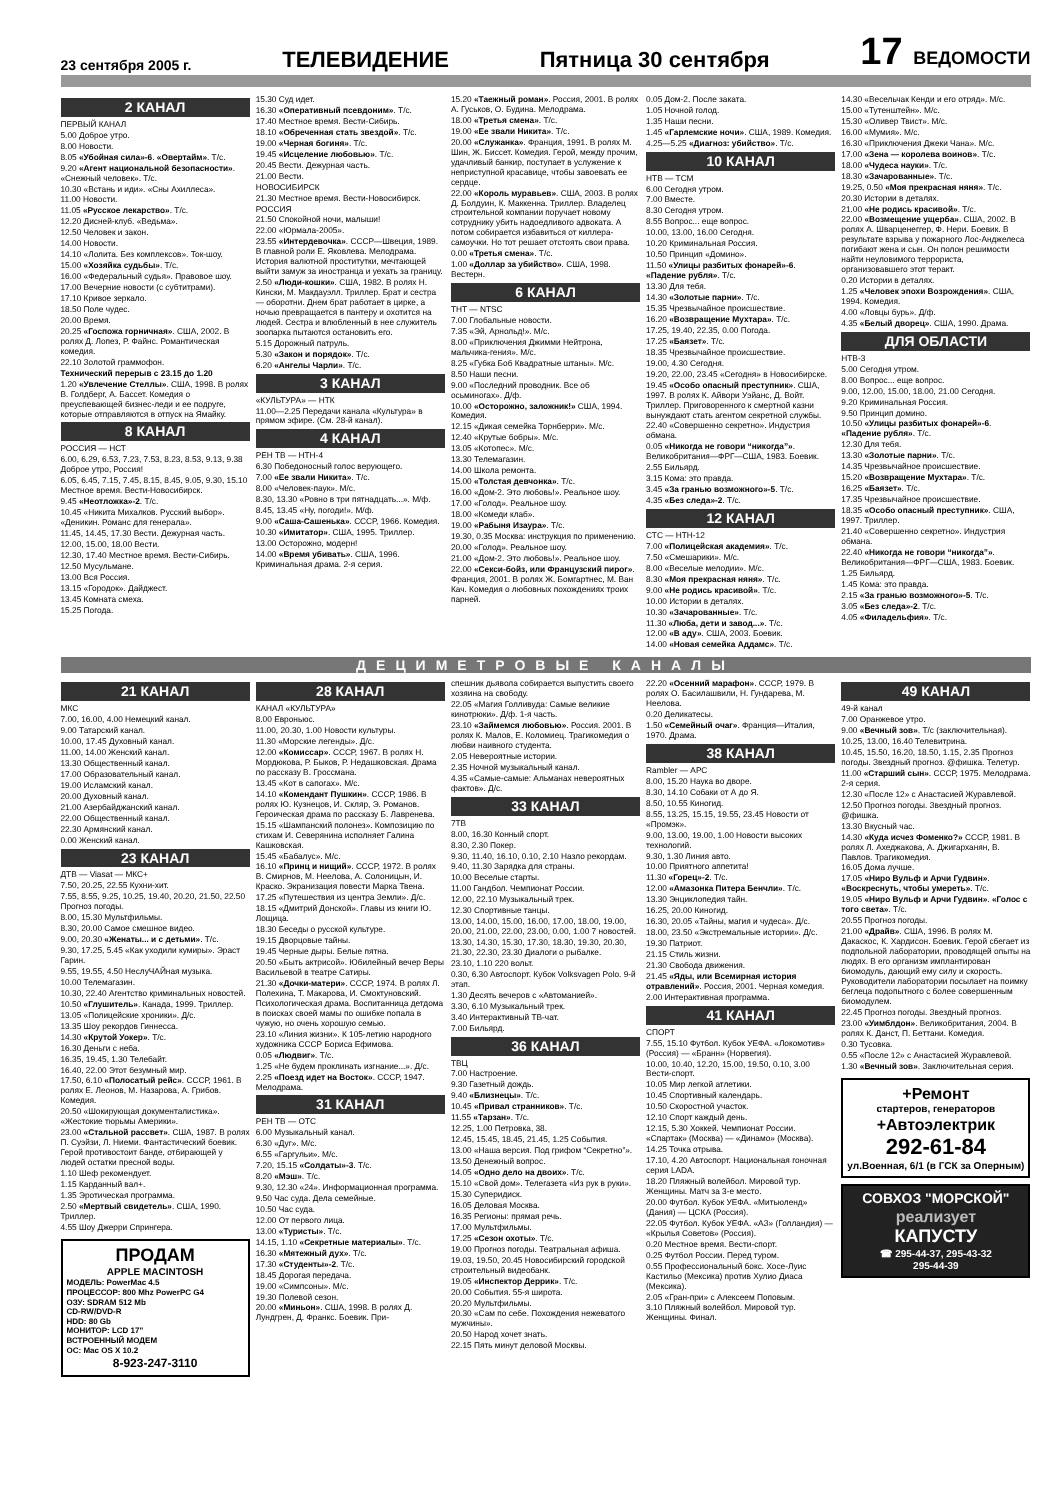23 сентября 2005 г. ТЕЛЕВИДЕНИЕ Пятница 30 сентября 17 ВЕДОМОСТИ
2 КАНАЛ
ПЕРВЫЙ КАНАЛ
5.00 Доброе утро.
8.00 Новости.
8.05 «Убойная сила»-6. «Овертайм». Т/с.
9.20 «Агент национальной безопасности». «Снежный человек». Т/с.
10.30 «Встань и иди». «Сны Ахиллеса».
11.00 Новости.
11.05 «Русское лекарство». Т/с.
12.20 Дисней-клуб. «Ведьма».
12.50 Человек и закон.
14.00 Новости.
14.10 «Лолита. Без комплексов». Ток-шоу.
15.00 «Хозяйка судьбы». Т/с.
16.00 «Федеральный судья». Правовое шоу.
17.00 Вечерние новости (с субтитрами).
17.10 Кривое зеркало.
18.50 Поле чудес.
20.00 Время.
20.25 «Госпожа горничная». США, 2002. В ролях Д. Лопез, Р. Файнс. Романтическая комедия.
22.10 Золотой граммофон.
Технический перерыв с 23.15 до 1.20
1.20 «Увлечение Стеллы». США, 1998. В ролях В. Голдберг, А. Бассет. Комедия о преуспевающей бизнес-леди и ее подруге, которые отправляются в отпуск на Ямайку.
8 КАНАЛ
РОССИЯ — НСТ
6.00, 6.29, 6.53, 7.23, 7.53, 8.23, 8.53, 9.13, 9.38 Доброе утро, Россия!
6.05, 6.45, 7.15, 7.45, 8.15, 8.45, 9.05, 9.30, 15.10 Местное время. Вести-Новосибирск.
9.45 «Неотложка»-2. Т/с.
10.45 «Никита Михалков. Русский выбор». «Деникин. Романс для генерала».
11.45, 14.45, 17.30 Вести. Дежурная часть.
12.00, 15.00, 18.00 Вести.
12.30, 17.40 Местное время. Вести-Сибирь.
12.50 Мусульмане.
13.00 Вся Россия.
13.15 «Городок». Дайджест.
13.45 Комната смеха.
15.25 Погода.
15.30 Суд идет.
16.30 «Оперативный псевдоним». Т/с.
17.40 Местное время. Вести-Сибирь.
18.10 «Обреченная стать звездой». Т/с.
19.00 «Черная богиня». Т/с.
19.45 «Исцеление любовью». Т/с.
20.45 Вести. Дежурная часть.
21.00 Вести.
НОВОСИБИРСК
21.30 Местное время. Вести-Новосибирск.
РОССИЯ
21.50 Спокойной ночи, малыши!
22.00 «Юрмала-2005».
23.55 «Интердевочка». СССР—Швеция, 1989. В главной роли Е. Яковлева. Мелодрама. История валютной проститутки, мечтающей выйти замуж за иностранца и уехать за границу.
2.50 «Люди-кошки». США, 1982. В ролях Н. Кински, М. Макдауэлл. Триллер. Брат и сестра — оборотни. Днем брат работает в цирке, а ночью превращается в пантеру и охотится на людей. Сестра и влюбленный в нее служитель зоопарка пытаются остановить его.
5.15 Дорожный патруль.
5.30 «Закон и порядок». Т/с.
6.20 «Ангелы Чарли». Т/с.
3 КАНАЛ
«КУЛЬТУРА» — НТК
11.00—2.25 Передачи канала «Культура» в прямом эфире. (См. 28-й канал).
4 КАНАЛ
РЕН ТВ — НТН-4
6.30 Победоносный голос верующего.
7.00 «Ее звали Никита». Т/с.
8.00 «Человек-паук». М/с.
8.30, 13.30 «Ровно в три пятнадцать...». М/ф.
8.45, 13.45 «Ну, погоди!». М/ф.
9.00 «Саша-Сашенька». СССР, 1966. Комедия.
10.30 «Имитатор». США, 1995. Триллер.
13.00 Осторожно, модерн!
14.00 «Время убивать». США, 1996. Криминальная драма. 2-я серия.
15.20 «Таежный роман». Россия, 2001. В ролях А. Гуськов, О. Будина. Мелодрама.
18.00 «Третья смена». Т/с.
19.00 «Ее звали Никита». Т/с.
20.00 «Служанка». Франция, 1991. В ролях М. Шин, Ж. Биссет. Комедия. Герой, между прочим, удачливый банкир, поступает в услужение к неприступной красавице, чтобы завоевать ее сердце.
22.00 «Король муравьев». США, 2003. В ролях Д. Болдуин, К. Маккенна. Триллер. Владелец строительной компании поручает новому сотруднику убить надоедливого адвоката. А потом собирается избавиться от киллера-самоучки. Но тот решает отстоять свои права.
0.00 «Третья смена». Т/с.
1.00 «Доллар за убийство». США, 1998. Вестерн.
6 КАНАЛ
ТНТ — NTSC
7.00 Глобальные новости.
7.35 «Эй, Арнольд!». М/с.
8.00 «Приключения Джимми Нейтрона, мальчика-гения». М/с.
8.25 «Губка Боб Квадратные штаны». М/с.
8.50 Наши песни.
9.00 «Последний проводник. Все об осьминогах». Д/ф.
10.00 «Осторожно, заложник!» США, 1994. Комедия.
12.15 «Дикая семейка Торнберри». М/с.
12.40 «Крутые бобры». М/с.
13.05 «Котопес». М/с.
13.30 Телемагазин.
14.00 Школа ремонта.
15.00 «Толстая девчонка». Т/с.
16.00 «Дом-2. Это любовь!». Реальное шоу.
17.00 «Голод». Реальное шоу.
18.00 «Комеди клаб».
19.00 «Рабыня Изаура». Т/с.
19.30, 0.35 Москва: инструкция по применению.
20.00 «Голод». Реальное шоу.
21.00 «Дом-2. Это любовь!». Реальное шоу.
22.00 «Секси-бойз, или Французский пирог». Франция, 2001. В ролях Ж. Бомгартнес, М. Ван Кач. Комедия о любовных похождениях троих парней.
0.05 Дом-2. После заката.
1.05 Ночной голод.
1.35 Наши песни.
1.45 «Гарлемские ночи». США, 1989. Комедия.
4.25—5.25 «Диагноз: убийство». Т/с.
10 КАНАЛ
НТВ — ТСМ
6.00 Сегодня утром.
7.00 Вместе.
8.30 Сегодня утром.
8.55 Вопрос... еще вопрос.
10.00, 13.00, 16.00 Сегодня.
10.20 Криминальная Россия.
10.50 Принцип «Домино».
11.50 «Улицы разбитых фонарей»-6. «Падение рубля». Т/с.
13.30 Для тебя.
14.30 «Золотые парни». Т/с.
15.35 Чрезвычайное происшествие.
16.20 «Возвращение Мухтара». Т/с.
17.25, 19.40, 22.35, 0.00 Погода.
17.25 «Баязет». Т/с.
18.35 Чрезвычайное происшествие.
19.00, 4.30 Сегодня.
19.20, 22.00, 23.45 «Сегодня» в Новосибирске.
19.45 «Особо опасный преступник». США, 1997. В ролях К. Айвори Уэйанс, Д. Войт. Триллер. Приговоренного к смертной казни вынуждают стать агентом секретной службы.
22.40 «Совершенно секретно». Индустрия обмана.
0.05 «Никогда не говори “никогда”». Великобритания—ФРГ—США, 1983. Боевик.
2.55 Бильярд.
3.15 Кома: это правда.
3.45 «За гранью возможного»-5. Т/с.
4.35 «Без следа»-2. Т/с.
12 КАНАЛ
СТС — НТН-12
7.00 «Полицейская академия». Т/с.
7.50 «Смешарики». М/с.
8.00 «Веселые мелодии». М/с.
8.30 «Моя прекрасная няня». Т/с.
9.00 «Не родись красивой». Т/с.
10.00 Истории в деталях.
10.30 «Зачарованные». Т/с.
11.30 «Люба, дети и завод...». Т/с.
12.00 «В аду». США, 2003. Боевик.
14.00 «Новая семейка Аддамс». Т/с.
14.30 «Весельчак Кенди и его отряд». М/с.
15.00 «Тутенштейн». М/с.
15.30 «Оливер Твист». М/с.
16.00 «Мумия». М/с.
16.30 «Приключения Джеки Чана». М/с.
17.00 «Зена — королева воинов». Т/с.
18.00 «Чудеса науки». Т/с.
18.30 «Зачарованные». Т/с.
19.25, 0.50 «Моя прекрасная няня». Т/с.
20.30 Истории в деталях.
21.00 «Не родись красивой». Т/с.
22.00 «Возмещение ущерба». США, 2002. В ролях А. Шварценеггер, Ф. Нери. Боевик. В результате взрыва у пожарного Лос-Анджелеса погибают жена и сын. Он полон решимости найти неуловимого террориста, организовавшего этот теракт.
0.20 Истории в деталях.
1.25 «Человек эпохи Возрождения». США, 1994. Комедия.
4.00 «Ловцы бурь». Д/ф.
4.35 «Белый дворец». США, 1990. Драма.
ДЛЯ ОБЛАСТИ
НТВ-3
5.00 Сегодня утром.
8.00 Вопрос... еще вопрос.
9.00, 12.00, 15.00, 18.00, 21.00 Сегодня.
9.20 Криминальная Россия.
9.50 Принцип домино.
10.50 «Улицы разбитых фонарей»-6. «Падение рубля». Т/с.
12.30 Для тебя.
13.30 «Золотые парни». Т/с.
14.35 Чрезвычайное происшествие.
15.20 «Возвращение Мухтара». Т/с.
16.25 «Баязет». Т/с.
17.35 Чрезвычайное происшествие.
18.35 «Особо опасный преступник». США, 1997. Триллер.
21.40 «Совершенно секретно». Индустрия обмана.
22.40 «Никогда не говори “никогда”». Великобритания—ФРГ—США, 1983. Боевик.
1.25 Бильярд.
1.45 Кома: это правда.
2.15 «За гранью возможного»-5. Т/с.
3.05 «Без следа»-2. Т/с.
4.05 «Филадельфия». Т/с.
ДЕЦИМЕТРОВЫЕ КАНАЛЫ
21 КАНАЛ
МКС
7.00, 16.00, 4.00 Немецкий канал.
9.00 Татарский канал.
10.00, 17.45 Духовный канал.
11.00, 14.00 Женский канал.
13.30 Общественный канал.
17.00 Образовательный канал.
19.00 Исламский канал.
20.00 Духовный канал.
21.00 Азербайджанский канал.
22.00 Общественный канал.
22.30 Армянский канал.
0.00 Женский канал.
23 КАНАЛ
ДТВ — Viasat — МКС+
7.50, 20.25, 22.55 Кухни-хит.
7.55, 8.55, 9.25, 10.25, 19.40, 20.20, 21.50, 22.50 Прогноз погоды.
8.00, 15.30 Мультфильмы.
8.30, 20.00 Самое смешное видео.
9.00, 20.30 «Женаты... и с детьми». Т/с.
9.30, 17.25, 5.45 «Как уходили кумиры». Эраст Гарин.
9.55, 19.55, 4.50 НеслуЧАЙная музыка.
10.00 Телемагазин.
10.30, 22.40 Агентство криминальных новостей.
10.50 «Глушитель». Канада, 1999. Триллер.
13.05 «Полицейские хроники». Д/с.
13.35 Шоу рекордов Гиннесса.
14.30 «Крутой Уокер». Т/с.
16.30 Деньги с неба.
16.35, 19.45, 1.30 Телебайт.
16.40, 22.00 Этот безумный мир.
17.50, 6.10 «Полосатый рейс». СССР, 1961. В ролях Е. Леонов, М. Назарова, А. Грибов. Комедия.
20.50 «Шокирующая документалистика». «Жестокие тюрьмы Америки».
23.00 «Стальной рассвет». США, 1987. В ролях П. Суэйзи, Л. Ниеми. Фантастический боевик. Герой противостоит банде, отбирающей у людей остатки пресной воды.
1.10 Шеф рекомендует.
1.15 Карданный вал+.
1.35 Эротическая программа.
2.50 «Мертвый свидетель». США, 1990. Триллер.
4.55 Шоу Джерри Спрингера.
ПРОДАМ
APPLE MACINTOSH
МОДЕЛЬ: PowerMac 4.5
ПРОЦЕССОР: 800 Mhz PowerPC G4
ОЗУ: SDRAM 512 Mb
CD-RW/DVD-R
HDD: 80 Gb
МОНИТОР: LCD 17"
ВСТРОЕННЫЙ МОДЕМ
ОС: Mac OS X 10.2
8-923-247-3110
28 КАНАЛ
КАНАЛ «КУЛЬТУРА»
8.00 Евроньюс.
11.00, 20.30, 1.00 Новости культуры.
11.30 «Морские легенды». Д/с.
12.00 «Комиссар». СССР, 1967. В ролях Н. Мордюкова, Р. Быков, Р. Недашковская. Драма по рассказу В. Гроссмана.
13.45 «Кот в сапогах». М/с.
14.10 «Комендант Пушкин». СССР, 1986. В ролях Ю. Кузнецов, И. Скляр, Э. Романов. Героическая драма по рассказу Б. Лавренева.
15.15 «Шампанский полонез». Композицию по стихам И. Северянина исполняет Галина Кашковская.
15.45 «Бабалус». М/с.
16.10 «Принц и нищий». СССР, 1972. В ролях В. Смирнов, М. Неелова, А. Солоницын, И. Краско. Экранизация повести Марка Твена.
17.25 «Путешествия из центра Земли». Д/с.
18.15 «Дмитрий Донской». Главы из книги Ю. Лощица.
18.30 Беседы о русской культуре.
19.15 Дворцовые тайны.
19.45 Черные дыры. Белые пятна.
20.50 «Быть актрисой». Юбилейный вечер Веры Васильевой в театре Сатиры.
21.30 «Дочки-матери». СССР, 1974. В ролях Л. Полехина, Т. Макарова, И. Смоктуновский. Психологическая драма. Воспитанница детдома в поисках своей мамы по ошибке попала в чужую, но очень хорошую семью.
23.10 «Линия жизни». К 105-летию народного художника СССР Бориса Ефимова.
0.05 «Людвиг». Т/с.
1.25 «Не будем проклинать изгнание...». Д/с.
2.25 «Поезд идет на Восток». СССР, 1947. Мелодрама.
31 КАНАЛ
РЕН ТВ — ОТС
6.00 Музыкальный канал.
6.30 «Дуг». М/с.
6.55 «Гаргульи». М/с.
7.20, 15.15 «Солдаты»-3. Т/с.
8.20 «Мэш». Т/с.
9.30, 12.30 «24». Информационная программа.
9.50 Час суда. Дела семейные.
10.50 Час суда.
12.00 От первого лица.
13.00 «Туристы». Т/с.
14.15, 1.10 «Секретные материалы». Т/с.
16.30 «Мятежный дух». Т/с.
17.30 «Студенты»-2. Т/с.
18.45 Дорогая передача.
19.00 «Симпсоны». М/с.
19.30 Полевой сезон.
20.00 «Миньон». США, 1998. В ролях Д. Лундгрен, Д. Франкс. Боевик. При-
спешник дьявола собирается выпустить своего хозяина на свободу.
22.05 «Магия Голливуда: Самые великие кинотрюки». Д/ф. 1-я часть.
23.10 «Займемся любовью». Россия. 2001. В ролях К. Малов, Е. Коломиец. Трагикомедия о любви наивного студента.
2.05 Невероятные истории.
2.35 Ночной музыкальный канал.
4.35 «Самые-самые: Альманах невероятных фактов». Д/с.
33 КАНАЛ
7ТВ
8.00, 16.30 Конный спорт.
8.30, 2.30 Покер.
9.30, 11.40, 16.10, 0.10, 2.10 Назло рекордам.
9.40, 11.30 Зарядка для страны.
10.00 Веселые старты.
11.00 Гандбол. Чемпионат России.
12.00, 22.10 Музыкальный трек.
12.30 Спортивные танцы.
13.00, 14.00, 15.00, 16.00, 17.00, 18.00, 19.00, 20.00, 21.00, 22.00, 23.00, 0.00, 1.00 7 новостей.
13.30, 14.30, 15.30, 17.30, 18.30, 19.30, 20.30, 21.30, 22.30, 23.30 Диалоги о рыбалке.
23.10, 1.10 220 вольт.
0.30, 6.30 Автоспорт. Кубок Volksvagen Polo. 9-й этап.
1.30 Десять вечеров с «Автоманией».
3.30, 6.10 Музыкальный трек.
3.40 Интерактивный ТВ-чат.
7.00 Бильярд.
36 КАНАЛ
ТВЦ
7.00 Настроение.
9.30 Газетный дождь.
9.40 «Близнецы». Т/с.
10.45 «Привал странников». Т/с.
11.55 «Тарзан». Т/с.
12.25, 1.00 Петровка, 38.
12.45, 15.45, 18.45, 21.45, 1.25 События.
13.00 «Наша версия. Под грифом “Секретно”».
13.50 Денежный вопрос.
14.05 «Одно дело на двоих». Т/с.
15.10 «Свой дом». Телегазета «Из рук в руки».
15.30 Суперидиск.
16.05 Деловая Москва.
16.35 Регионы: прямая речь.
17.00 Мультфильмы.
17.25 «Сезон охоты». Т/с.
19.00 Прогноз погоды. Театральная афиша.
19.03, 19.50, 20.45 Новосибирский городской строительный видеобанк.
19.05 «Инспектор Деррик». Т/с.
20.00 События. 55-я широта.
20.20 Мультфильмы.
20.30 «Сам по себе. Похождения нежеватого мужчины».
20.50 Народ хочет знать.
22.15 Пять минут деловой Москвы.
22.20 «Осенний марафон». СССР, 1979. В ролях О. Басилашвили, Н. Гундарева, М. Неелова.
0.20 Деликатесы.
1.50 «Семейный очаг». Франция—Италия, 1970. Драма.
38 КАНАЛ
Rambler — АРС
8.00, 15.20 Наука во дворе.
8.30, 14.10 Собаки от А до Я.
8.50, 10.55 Киногид.
8.55, 13.25, 15.15, 19.55, 23.45 Новости от «Промэк».
9.00, 13.00, 19.00, 1.00 Новости высоких технологий.
9.30, 1.30 Линия авто.
10.00 Приятного аппетита!
11.30 «Горец»-2. Т/с.
12.00 «Амазонка Питера Бенчли». Т/с.
13.30 Энциклопедия тайн.
16.25, 20.00 Киногид.
16.30, 20.05 «Тайны, магия и чудеса». Д/с.
18.00, 23.50 «Экстремальные истории». Д/с.
19.30 Патриот.
21.15 Стиль жизни.
21.30 Свобода движения.
21.45 «Яды, или Всемирная история отравлений». Россия, 2001. Черная комедия.
2.00 Интерактивная программа.
41 КАНАЛ
СПОРТ
7.55, 15.10 Футбол. Кубок УЕФА. «Локомотив» (Россия) — «Бранн» (Норвегия).
10.00, 10.40, 12.20, 15.00, 19.50, 0.10, 3.00 Вести-спорт.
10.05 Мир легкой атлетики.
10.45 Спортивный календарь.
10.50 Скоростной участок.
12.10 Спорт каждый день.
12.15, 5.30 Хоккей. Чемпионат России. «Спартак» (Москва) — «Динамо» (Москва).
14.25 Точка отрыва.
17.10, 4.20 Автоспорт. Национальная гоночная серия LADA.
18.20 Пляжный волейбол. Мировой тур. Женщины. Матч за 3-е место.
20.00 Футбол. Кубок УЕФА. «Митьюленд» (Дания) — ЦСКА (Россия).
22.05 Футбол. Кубок УЕФА. «АЗ» (Голландия) — «Крылья Советов» (Россия).
0.20 Местное время. Вести-спорт.
0.25 Футбол России. Перед туром.
0.55 Профессиональный бокс. Хосе-Луис Кастильо (Мексика) против Хулио Диаса (Мексика).
2.05 «Гран-при» с Алексеем Поповым.
3.10 Пляжный волейбол. Мировой тур. Женщины. Финал.
49 КАНАЛ
49-й канал
7.00 Оранжевое утро.
9.00 «Вечный зов». Т/с (заключительная).
10.25, 13.00, 16.40 Телевитрина.
10.45, 15.50, 16.20, 18.50, 1.15, 2.35 Прогноз погоды. Звездный прогноз. @фишка. Телетур.
11.00 «Старший сын». СССР, 1975. Мелодрама. 2-я серия.
12.30 «После 12» с Анастасией Журавлевой.
12.50 Прогноз погоды. Звездный прогноз. @фишка.
13.30 Вкусный час.
14.30 «Куда исчез Фоменко?» СССР, 1981. В ролях Л. Ахеджакова, А. Джигарханян, В. Павлов. Трагикомедия.
16.05 Дома лучше.
17.05 «Ниро Вульф и Арчи Гудвин». «Воскреснуть, чтобы умереть». Т/с.
19.05 «Ниро Вульф и Арчи Гудвин». «Голос с того света». Т/с.
20.55 Прогноз погоды.
21.00 «Драйв». США, 1996. В ролях М. Дакаскос, К. Хардисон. Боевик. Герой сбегает из подпольной лаборатории, проводящей опыты на людях. В его организм имплантирован биомодуль, дающий ему силу и скорость. Руководители лаборатории посылает на поимку беглеца подопытного с более совершенным биомодулем.
22.45 Прогноз погоды. Звездный прогноз.
23.00 «Уимблдон». Великобритания, 2004. В ролях К. Данст, П. Беттани. Комедия.
0.30 Тусовка.
0.55 «После 12» с Анастасией Журавлевой.
1.30 «Вечный зов». Заключительная серия.
+Ремонт
стартеров, генераторов
+Автоэлектрик
292-61-84
ул.Военная, 6/1 (в ГСК за Оперным)
СОВХОЗ "МОРСКОЙ"
реализует
КАПУСТУ
☎ 295-44-37, 295-43-32
295-44-39